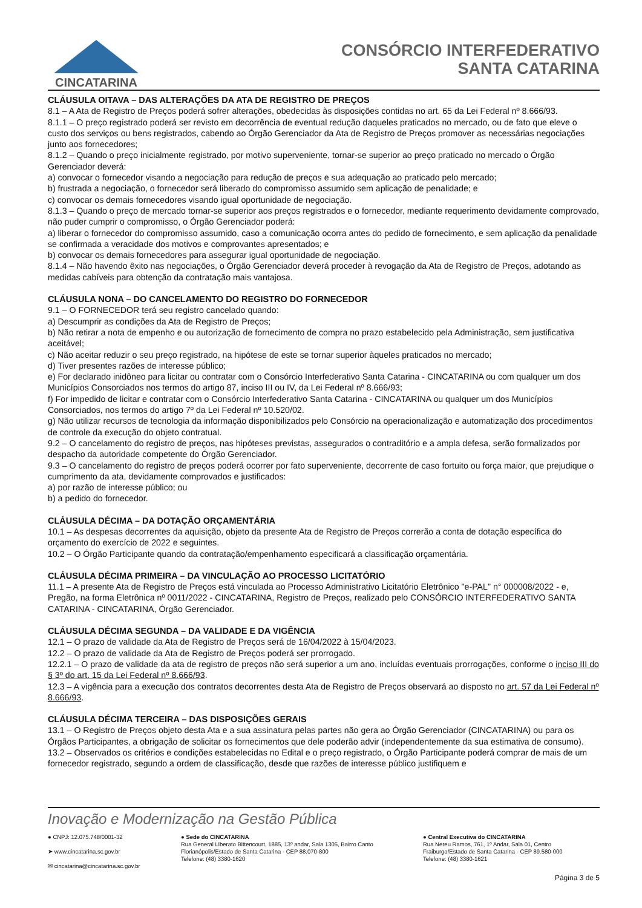CINCATARINA
CONSÓRCIO INTERFEDERATIVO
SANTA CATARINA
CLÁUSULA OITAVA – DAS ALTERAÇÕES DA ATA DE REGISTRO DE PREÇOS
8.1 – A Ata de Registro de Preços poderá sofrer alterações, obedecidas às disposições contidas no art. 65 da Lei Federal nº 8.666/93.
8.1.1 – O preço registrado poderá ser revisto em decorrência de eventual redução daqueles praticados no mercado, ou de fato que eleve o custo dos serviços ou bens registrados, cabendo ao Órgão Gerenciador da Ata de Registro de Preços promover as necessárias negociações junto aos fornecedores;
8.1.2 – Quando o preço inicialmente registrado, por motivo superveniente, tornar-se superior ao preço praticado no mercado o Órgão Gerenciador deverá:
a) convocar o fornecedor visando a negociação para redução de preços e sua adequação ao praticado pelo mercado;
b) frustrada a negociação, o fornecedor será liberado do compromisso assumido sem aplicação de penalidade; e
c) convocar os demais fornecedores visando igual oportunidade de negociação.
8.1.3 – Quando o preço de mercado tornar-se superior aos preços registrados e o fornecedor, mediante requerimento devidamente comprovado, não puder cumprir o compromisso, o Órgão Gerenciador poderá:
a) liberar o fornecedor do compromisso assumido, caso a comunicação ocorra antes do pedido de fornecimento, e sem aplicação da penalidade se confirmada a veracidade dos motivos e comprovantes apresentados; e
b) convocar os demais fornecedores para assegurar igual oportunidade de negociação.
8.1.4 – Não havendo êxito nas negociações, o Órgão Gerenciador deverá proceder à revogação da Ata de Registro de Preços, adotando as medidas cabíveis para obtenção da contratação mais vantajosa.
CLÁUSULA NONA – DO CANCELAMENTO DO REGISTRO DO FORNECEDOR
9.1 – O FORNECEDOR terá seu registro cancelado quando:
a) Descumprir as condições da Ata de Registro de Preços;
b) Não retirar a nota de empenho e ou autorização de fornecimento de compra no prazo estabelecido pela Administração, sem justificativa aceitável;
c) Não aceitar reduzir o seu preço registrado, na hipótese de este se tornar superior àqueles praticados no mercado;
d) Tiver presentes razões de interesse público;
e) For declarado inidôneo para licitar ou contratar com o Consórcio Interfederativo Santa Catarina - CINCATARINA ou com qualquer um dos Municípios Consorciados nos termos do artigo 87, inciso III ou IV, da Lei Federal nº 8.666/93;
f) For impedido de licitar e contratar com o Consórcio Interfederativo Santa Catarina - CINCATARINA ou qualquer um dos Municípios Consorciados, nos termos do artigo 7º da Lei Federal nº 10.520/02.
g) Não utilizar recursos de tecnologia da informação disponibilizados pelo Consórcio na operacionalização e automatização dos procedimentos de controle da execução do objeto contratual.
9.2 – O cancelamento do registro de preços, nas hipóteses previstas, assegurados o contraditório e a ampla defesa, serão formalizados por despacho da autoridade competente do Órgão Gerenciador.
9.3 – O cancelamento do registro de preços poderá ocorrer por fato superveniente, decorrente de caso fortuito ou força maior, que prejudique o cumprimento da ata, devidamente comprovados e justificados:
a) por razão de interesse público; ou
b) a pedido do fornecedor.
CLÁUSULA DÉCIMA – DA DOTAÇÃO ORÇAMENTÁRIA
10.1 – As despesas decorrentes da aquisição, objeto da presente Ata de Registro de Preços correrão a conta de dotação específica do orçamento do exercício de 2022 e seguintes.
10.2 – O Órgão Participante quando da contratação/empenhamento especificará a classificação orçamentária.
CLÁUSULA DÉCIMA PRIMEIRA – DA VINCULAÇÃO AO PROCESSO LICITATÓRIO
11.1 – A presente Ata de Registro de Preços está vinculada ao Processo Administrativo Licitatório Eletrônico "e-PAL" n° 000008/2022 - e, Pregão, na forma Eletrônica nº 0011/2022 - CINCATARINA, Registro de Preços, realizado pelo CONSÓRCIO INTERFEDERATIVO SANTA CATARINA - CINCATARINA, Órgão Gerenciador.
CLÁUSULA DÉCIMA SEGUNDA – DA VALIDADE E DA VIGÊNCIA
12.1 – O prazo de validade da Ata de Registro de Preços será de 16/04/2022 à 15/04/2023.
12.2 – O prazo de validade da Ata de Registro de Preços poderá ser prorrogado.
12.2.1 – O prazo de validade da ata de registro de preços não será superior a um ano, incluídas eventuais prorrogações, conforme o inciso III do § 3º do art. 15 da Lei Federal nº 8.666/93.
12.3 – A vigência para a execução dos contratos decorrentes desta Ata de Registro de Preços observará ao disposto no art. 57 da Lei Federal nº 8.666/93.
CLÁUSULA DÉCIMA TERCEIRA – DAS DISPOSIÇÕES GERAIS
13.1 – O Registro de Preços objeto desta Ata e a sua assinatura pelas partes não gera ao Órgão Gerenciador (CINCATARINA) ou para os Órgãos Participantes, a obrigação de solicitar os fornecimentos que dele poderão advir (independentemente da sua estimativa de consumo).
13.2 – Observados os critérios e condições estabelecidas no Edital e o preço registrado, o Órgão Participante poderá comprar de mais de um fornecedor registrado, segundo a ordem de classificação, desde que razões de interesse público justifiquem e
Inovação e Modernização na Gestão Pública
● CNPJ: 12.075.748/0001-32
➤ www.cincatarina.sc.gov.br
✉ cincatarina@cincatarina.sc.gov.br
● Sede do CINCATARINA
Rua General Liberato Bittencourt, 1885, 13º andar, Sala 1305, Bairro Canto
Florianópolis/Estado de Santa Catarina - CEP 88.070-800
Telefone: (48) 3380-1620
● Central Executiva do CINCATARINA
Rua Nereu Ramos, 761, 1º Andar, Sala 01, Centro
Fraiburgo/Estado de Santa Catarina - CEP 89.580-000
Telefone: (48) 3380-1621
Página 3 de 5